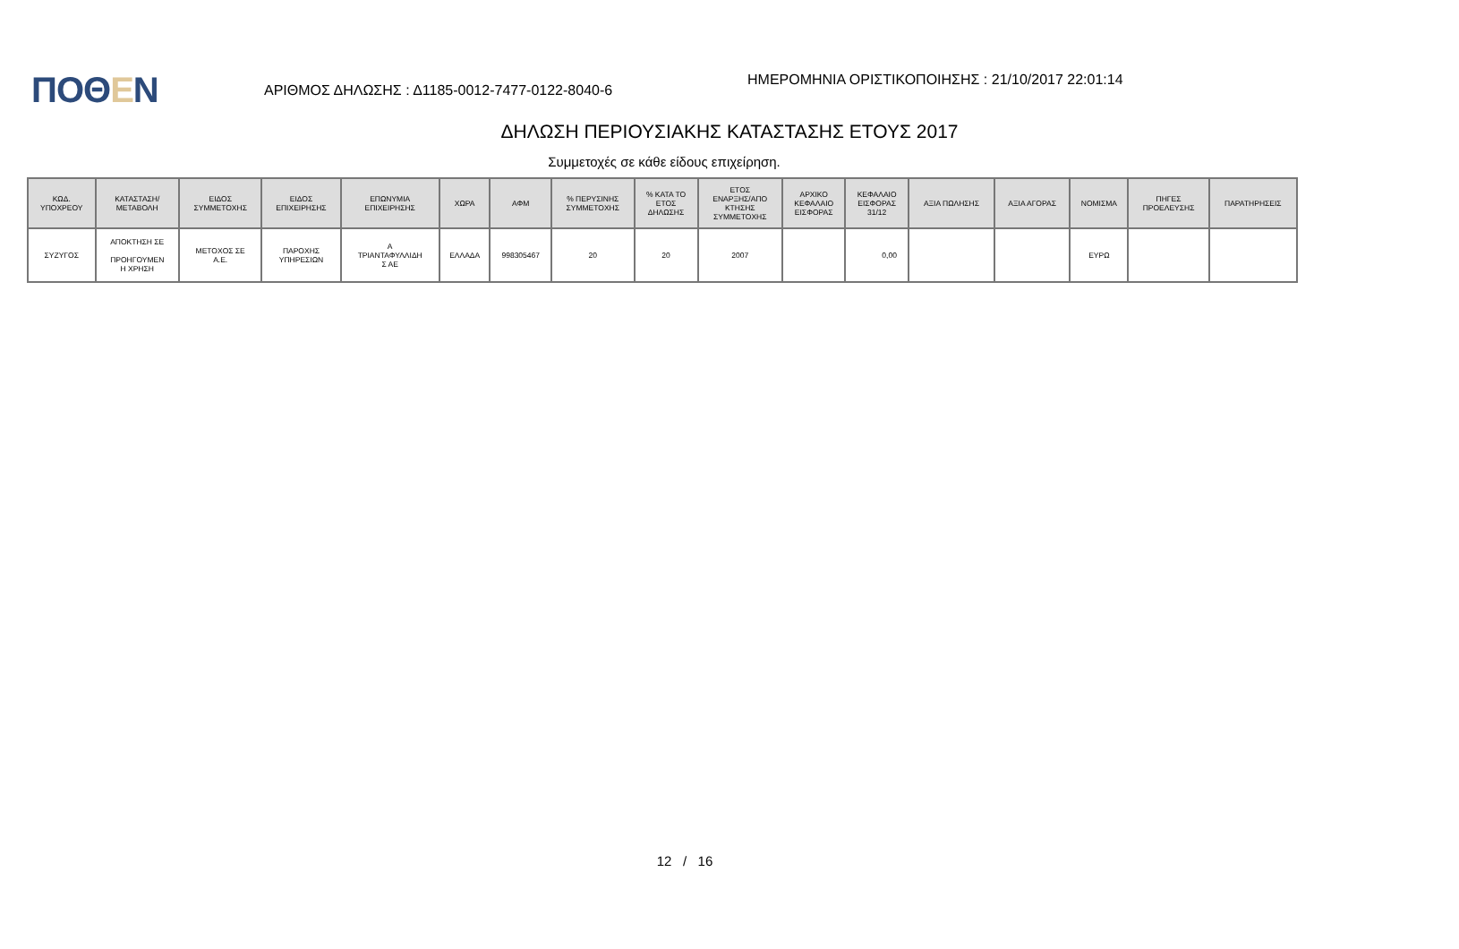ΠΟΘΕΝ
ΑΡΙΘΜΟΣ ΔΗΛΩΣΗΣ : Δ1185-0012-7477-0122-8040-6
ΗΜΕΡΟΜΗΝΙΑ ΟΡΙΣΤΙΚΟΠΟΙΗΣΗΣ : 21/10/2017 22:01:14
ΔΗΛΩΣΗ ΠΕΡΙΟΥΣΙΑΚΗΣ ΚΑΤΑΣΤΑΣΗΣ ΕΤΟΥΣ 2017
Συμμετοχές σε κάθε είδους επιχείρηση.
| ΚΩΔ. ΥΠΟΧΡΕΟΥ | ΚΑΤΑΣΤΑΣΗ/ ΜΕΤΑΒΟΛΗ | ΕΙΔΟΣ ΣΥΜΜΕΤΟΧΗΣ | ΕΙΔΟΣ ΕΠΙΧΕΙΡΗΣΗΣ | ΕΠΩΝΥΜΙΑ ΕΠΙΧΕΙΡΗΣΗΣ | ΧΩΡΑ | ΑΦΜ | % ΠΕΡΥΣΙΝΗΣ ΣΥΜΜΕΤΟΧΗΣ | % ΚΑΤΑ ΤΟ ΕΤΟΣ ΔΗΛΩΣΗΣ | ΕΤΟΣ ΕΝΑΡΞΗΣ/ΑΠΟ ΚΤΗΣΗΣ ΣΥΜΜΕΤΟΧΗΣ | ΑΡΧΙΚΟ ΚΕΦΑΛΑΙΟ ΕΙΣΦΟΡΑΣ | ΚΕΦΑΛΑΙΟ ΕΙΣΦΟΡΑΣ 31/12 | ΑΞΙΑ ΠΩΛΗΣΗΣ | ΑΞΙΑ ΑΓΟΡΑΣ | ΝΟΜΙΣΜΑ | ΠΗΓΕΣ ΠΡΟΕΛΕΥΣΗΣ | ΠΑΡΑΤΗΡΗΣΕΙΣ |
| --- | --- | --- | --- | --- | --- | --- | --- | --- | --- | --- | --- | --- | --- | --- | --- | --- |
| ΣΥΖΥΓΟΣ | ΑΠΟΚΤΗΣΗ ΣΕ ΠΡΟΗΓΟΥΜΕΝ Η ΧΡΗΣΗ | ΜΕΤΟΧΟΣ ΣΕ Α.Ε. | ΠΑΡΟΧΗΣ ΥΠΗΡΕΣΙΩΝ | Α ΤΡΙΑΝΤΑΦΥΛΛΙΔΗ Σ ΑΕ | ΕΛΛΑΔΑ | 998305467 | 20 | 20 | 2007 | | 0,00 | | | ΕΥΡΩ | | |
12 / 16